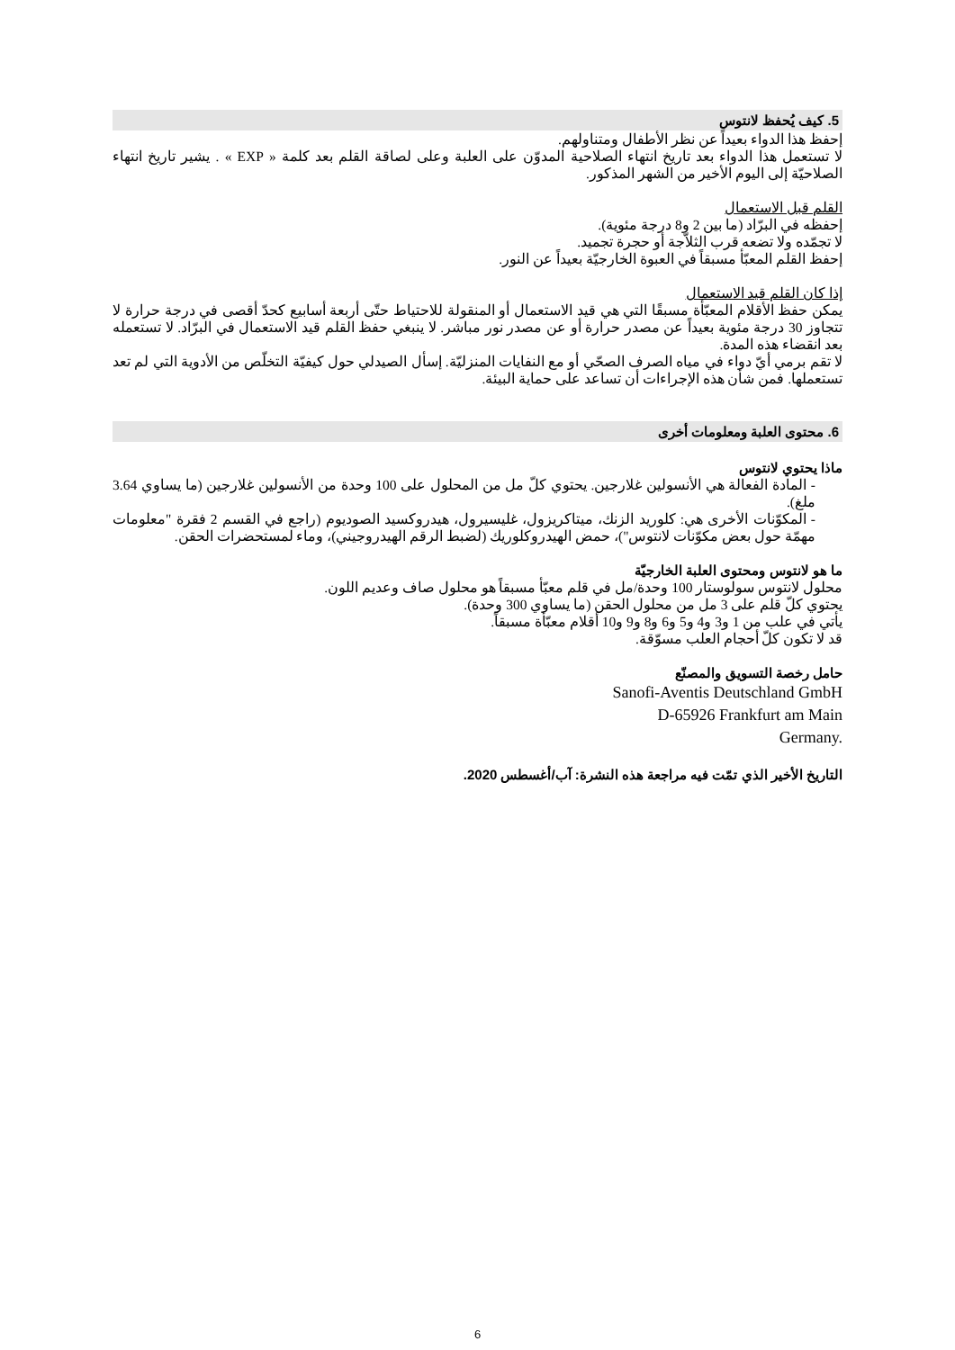5. كيف يُحفظ لانتوس
إحفظ هذا الدواء بعيداً عن نظر الأطفال ومتناولهم.
لا تستعمل هذا الدواء بعد تاريخ انتهاء الصلاحية المدوّن على العلبة وعلى لصاقة القلم بعد كلمة « EXP » . يشير تاريخ انتهاء الصلاحيّة إلى اليوم الأخير من الشهر المذكور.
القلم قبل الاستعمال
إحفظه في البرّاد (ما بين 2 و8 درجة مئوية).
لا تجمّده ولا تضعه قرب الثلاّجة أو حجرة تجميد.
إحفظ القلم المعبّأ مسبقاً في العبوة الخارجيّة بعيداً عن النور.
إذا كان القلم قيد الاستعمال
يمكن حفظ الأقلام المعبّأة مسبقًا التي هي قيد الاستعمال أو المنقولة للاحتياط حتّى أربعة أسابيع كحدّ أقصى في درجة حرارة لا تتجاوز 30 درجة مئوية بعيداً عن مصدر حرارة أو عن مصدر نور مباشر. لا ينبغي حفظ القلم قيد الاستعمال في البرّاد. لا تستعمله بعد انقضاء هذه المدة.
لا تقم برمي أيّ دواء في مياه الصرف الصحّي أو مع النفايات المنزليّة. إسأل الصيدلي حول كيفيّة التخلّص من الأدوية التي لم تعد تستعملها. فمن شأن هذه الإجراءات أن تساعد على حماية البيئة.
6. محتوى العلبة ومعلومات أخرى
ماذا يحتوي لانتوس
- المادة الفعالة هي الأنسولين غلارجين. يحتوي كلّ مل من المحلول على 100 وحدة من الأنسولين غلارجين (ما يساوي 3.64 ملغ).
- المكوّنات الأخرى هي: كلوريد الزنك، ميتاكريزول، غليسيرول، هيدروكسيد الصوديوم (راجع في القسم 2 فقرة "معلومات مهمّة حول بعض مكوّنات لانتوس")، حمض الهيدروكلوريك (لضبط الرقم الهيدروجيني)، وماء لمستحضرات الحقن.
ما هو لانتوس ومحتوى العلبة الخارجيّة
محلول لانتوس سولوستار 100 وحدة/مل في قلم معبّأ مسبقاً هو محلول صاف وعديم اللون.
يحتوي كلّ قلم على 3 مل من محلول الحقن (ما يساوي 300 وحدة).
يأتي في علب من 1 و3 و4 و5 و6 و8 و9 و10 أقلام معبّأة مسبقاً.
قد لا تكون كلّ أحجام العلب مسوّقة.
حامل رخصة التسويق والمصنّع
Sanofi-Aventis Deutschland GmbH
D-65926 Frankfurt am Main
Germany.
التاريخ الأخير الذي تمّت فيه مراجعة هذه النشرة: آب/أغسطس 2020.
6